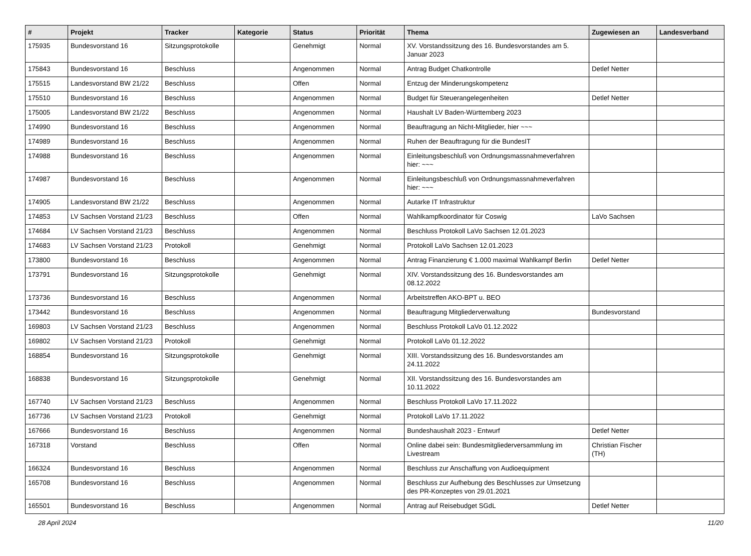| # | Projekt | Tracker | Kategorie | Status | Priorität | Thema | Zugewiesen an | Landesverband |
| --- | --- | --- | --- | --- | --- | --- | --- | --- |
| 175935 | Bundesvorstand 16 | Sitzungsprotokolle | | Genehmigt | Normal | XV. Vorstandssitzung des 16. Bundesvorstandes am 5. Januar 2023 | | |
| 175843 | Bundesvorstand 16 | Beschluss | | Angenommen | Normal | Antrag Budget Chatkontrolle | Detlef Netter | |
| 175515 | Landesvorstand BW 21/22 | Beschluss | | Offen | Normal | Entzug der Minderungskompetenz | | |
| 175510 | Bundesvorstand 16 | Beschluss | | Angenommen | Normal | Budget für Steuerangelegenheiten | Detlef Netter | |
| 175005 | Landesvorstand BW 21/22 | Beschluss | | Angenommen | Normal | Haushalt LV Baden-Württemberg 2023 | | |
| 174990 | Bundesvorstand 16 | Beschluss | | Angenommen | Normal | Beauftragung an Nicht-Mitglieder, hier ~~~ | | |
| 174989 | Bundesvorstand 16 | Beschluss | | Angenommen | Normal | Ruhen der Beauftragung für die BundesIT | | |
| 174988 | Bundesvorstand 16 | Beschluss | | Angenommen | Normal | Einleitungsbeschluß von Ordnungsmassnahmeverfahren hier: ~~~ | | |
| 174987 | Bundesvorstand 16 | Beschluss | | Angenommen | Normal | Einleitungsbeschluß von Ordnungsmassnahmeverfahren hier: ~~~ | | |
| 174905 | Landesvorstand BW 21/22 | Beschluss | | Angenommen | Normal | Autarke IT Infrastruktur | | |
| 174853 | LV Sachsen Vorstand 21/23 | Beschluss | | Offen | Normal | Wahlkampfkoordinator für Coswig | LaVo Sachsen | |
| 174684 | LV Sachsen Vorstand 21/23 | Beschluss | | Angenommen | Normal | Beschluss Protokoll LaVo Sachsen 12.01.2023 | | |
| 174683 | LV Sachsen Vorstand 21/23 | Protokoll | | Genehmigt | Normal | Protokoll LaVo Sachsen 12.01.2023 | | |
| 173800 | Bundesvorstand 16 | Beschluss | | Angenommen | Normal | Antrag Finanzierung € 1.000 maximal Wahlkampf Berlin | Detlef Netter | |
| 173791 | Bundesvorstand 16 | Sitzungsprotokolle | | Genehmigt | Normal | XIV. Vorstandssitzung des 16. Bundesvorstandes am 08.12.2022 | | |
| 173736 | Bundesvorstand 16 | Beschluss | | Angenommen | Normal | Arbeitstreffen AKO-BPT u. BEO | | |
| 173442 | Bundesvorstand 16 | Beschluss | | Angenommen | Normal | Beauftragung Mitgliederverwaltung | Bundesvorstand | |
| 169803 | LV Sachsen Vorstand 21/23 | Beschluss | | Angenommen | Normal | Beschluss Protokoll LaVo 01.12.2022 | | |
| 169802 | LV Sachsen Vorstand 21/23 | Protokoll | | Genehmigt | Normal | Protokoll LaVo 01.12.2022 | | |
| 168854 | Bundesvorstand 16 | Sitzungsprotokolle | | Genehmigt | Normal | XIII. Vorstandssitzung des 16. Bundesvorstandes am 24.11.2022 | | |
| 168838 | Bundesvorstand 16 | Sitzungsprotokolle | | Genehmigt | Normal | XII. Vorstandssitzung des 16. Bundesvorstandes am 10.11.2022 | | |
| 167740 | LV Sachsen Vorstand 21/23 | Beschluss | | Angenommen | Normal | Beschluss Protokoll LaVo 17.11.2022 | | |
| 167736 | LV Sachsen Vorstand 21/23 | Protokoll | | Genehmigt | Normal | Protokoll LaVo 17.11.2022 | | |
| 167666 | Bundesvorstand 16 | Beschluss | | Angenommen | Normal | Bundeshaushalt 2023 - Entwurf | Detlef Netter | |
| 167318 | Vorstand | Beschluss | | Offen | Normal | Online dabei sein: Bundesmitgliederversammlung im Livestream | Christian Fischer (TH) | |
| 166324 | Bundesvorstand 16 | Beschluss | | Angenommen | Normal | Beschluss zur Anschaffung von Audioequipment | | |
| 165708 | Bundesvorstand 16 | Beschluss | | Angenommen | Normal | Beschluss zur Aufhebung des Beschlusses zur Umsetzung des PR-Konzeptes von 29.01.2021 | | |
| 165501 | Bundesvorstand 16 | Beschluss | | Angenommen | Normal | Antrag auf Reisebudget SGdL | Detlef Netter | |
28 April 2024 11/20